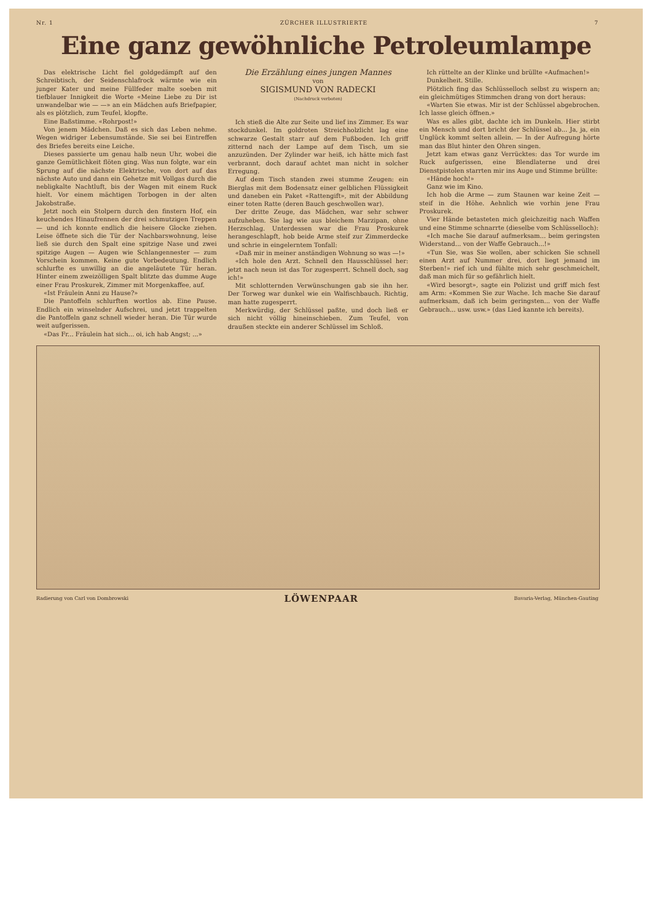Nr. 1 ZÜRCHER ILLUSTRIERTE 7
Eine ganz gewöhnliche Petroleumlampe
Das elektrische Licht fiel goldgedämpft auf den Schreibtisch, der Seidenschlafrock wärmte wie ein junger Kater und meine Füllfeder malte soeben mit tiefblauer Innigkeit die Worte «Meine Liebe zu Dir ist unwandelbar wie — —» an ein Mädchen aufs Briefpapier, als es plötzlich, zum Teufel, klopfte.
Eine Baßstimme. «Rohrpost!»
Von jenem Mädchen. Daß es sich das Leben nehme. Wegen widriger Lebensumstände. Sie sei bei Eintreffen des Briefes bereits eine Leiche.
Dieses passierte um genau halb neun Uhr, wobei die ganze Gemütlichkeit flöten ging. Was nun folgte, war ein Sprung auf die nächste Elektrische, von dort auf das nächste Auto und dann ein Gehetze mit Vollgas durch die nebligkalte Nachtluft, bis der Wagen mit einem Ruck hielt. Vor einem mächtigen Torbogen in der alten Jakobstraße.
Jetzt noch ein Stolpern durch den finstern Hof, ein keuchendes Hinaufrennen der drei schmutzigen Treppen — und ich konnte endlich die heisere Glocke ziehen. Leise öffnete sich die Tür der Nachbarswohnung, leise ließ sie durch den Spalt eine spitzige Nase und zwei spitzige Augen — Augen wie Schlangennester — zum Vorschein kommen. Keine gute Vorbedeutung. Endlich schlurfte es unwillig an die angeläutete Tür heran. Hinter einem zweizölligen Spalt blitzte das dumme Auge einer Frau Proskurek, Zimmer mit Morgenkaffee, auf.
«Ist Fräulein Anni zu Hause?»
Die Pantoffeln schlurften wortlos ab. Eine Pause. Endlich ein winselnder Aufschrei, und jetzt trappelten die Pantoffeln ganz schnell wieder heran. Die Tür wurde weit aufgerissen.
«Das Fr... Fräulein hat sich... oi, ich hab Angst; ...»
Die Erzählung eines jungen Mannes
von
SIGISMUND VON RADECKI
(Nachdruck verboten)
Ich stieß die Alte zur Seite und lief ins Zimmer. Es war stockdunkel. Im goldroten Streichholzlicht lag eine schwarze Gestalt starr auf dem Fußboden. Ich griff zitternd nach der Lampe auf dem Tisch, um sie anzuzünden. Der Zylinder war heiß, ich hätte mich fast verbrannt, doch darauf achtet man nicht in solcher Erregung.
Auf dem Tisch standen zwei stumme Zeugen: ein Bierglas mit dem Bodensatz einer gelblichen Flüssigkeit und daneben ein Paket «Rattengift», mit der Abbildung einer toten Ratte (deren Bauch geschwollen war).
Der dritte Zeuge, das Mädchen, war sehr schwer aufzuheben. Sie lag wie aus bleichem Marzipan, ohne Herzschlag. Unterdessen war die Frau Proskurek herangeschlapft, hob beide Arme steif zur Zimmerdecke und schrie in eingelerntem Tonfall:
«Daß mir in meiner anständigen Wohnung so was —!»
«Ich hole den Arzt. Schnell den Hausschlüssel her: jetzt nach neun ist das Tor zugesperrt. Schnell doch, sag ich!»
Mit schlotternden Verwünschungen gab sie ihn her. Der Torweg war dunkel wie ein Walfischbauch. Richtig, man hatte zugesperrt.
Merkwürdig, der Schlüssel paßte, und doch ließ er sich nicht völlig hineinschieben. Zum Teufel, von draußen steckte ein anderer Schlüssel im Schloß.
Ich rüttelte an der Klinke und brüllte «Aufmachen!»
Dunkelheit. Stille.
Plötzlich fing das Schlüsselloch selbst zu wispern an; ein gleichmütiges Stimmchen drang von dort heraus:
«Warten Sie etwas. Mir ist der Schlüssel abgebrochen. Ich lasse gleich öffnen.»
Was es alles gibt, dachte ich im Dunkeln. Hier stirbt ein Mensch und dort bricht der Schlüssel ab... Ja, ja, ein Unglück kommt selten allein. — In der Aufregung hörte man das Blut hinter den Ohren singen.
Jetzt kam etwas ganz Verrücktes: das Tor wurde im Ruck aufgerissen, eine Blendlaterne und drei Dienstpistolen starrten mir ins Auge und Stimme brüllte:
«Hände hoch!»
Ganz wie im Kino.
Ich hob die Arme — zum Staunen war keine Zeit — steif in die Höhe. Aehnlich wie vorhin jene Frau Proskurek.
Vier Hände betasteten mich gleichzeitig nach Waffen und eine Stimme schnarrte (dieselbe vom Schlüsselloch):
«Ich mache Sie darauf aufmerksam... beim geringsten Widerstand... von der Waffe Gebrauch...!»
«Tun Sie, was Sie wollen, aber schicken Sie schnell einen Arzt auf Nummer drei, dort liegt jemand im Sterben!» rief ich und fühlte mich sehr geschmeichelt, daß man mich für so gefährlich hielt.
«Wird besorgt», sagte ein Polizist und griff mich fest am Arm: «Kommen Sie zur Wache. Ich mache Sie darauf aufmerksam, daß ich beim geringsten... von der Waffe Gebrauch... usw. usw.» (das Lied kannte ich bereits).
Radierung von Carl von Dombrowski LÖWENPAAR Bavaria-Verlag, München-Gauting